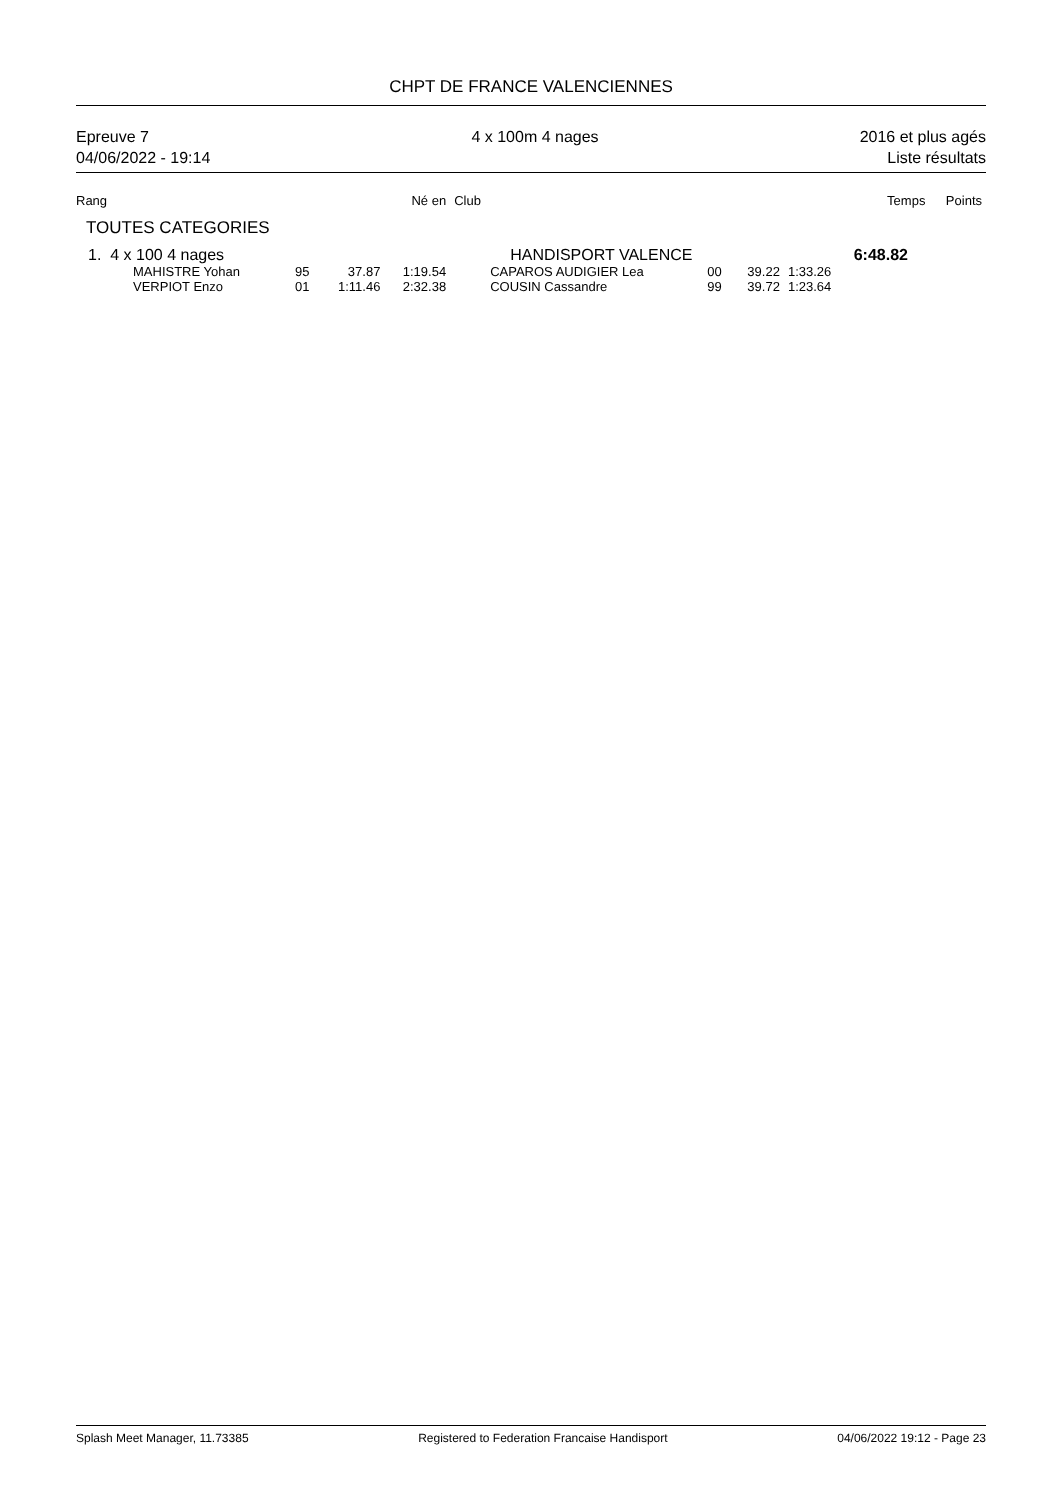CHPT DE FRANCE VALENCIENNES
Epreuve 7
04/06/2022 - 19:14
4 x 100m 4 nages 2016 et plus agés
Liste résultats
| Rang | | | Né en | Club | | | | Temps | | Points |
| TOUTES CATEGORIES | | | | | | | | | | |
| 1. 4 x 100 4 nages | | | | HANDISPORT VALENCE | | | | | 6:48.82 | |
| MAHISTRE Yohan | 95 | 37.87 | 1:19.54 | CAPAROS AUDIGIER Lea | | 00 | 39.22 | 1:33.26 | | |
| VERPIOT Enzo | 01 | 1:11.46 | 2:32.38 | COUSIN Cassandre | | 99 | 39.72 | 1:23.64 | | |
Splash Meet Manager, 11.73385 Registered to Federation Francaise Handisport 04/06/2022 19:12 - Page 23